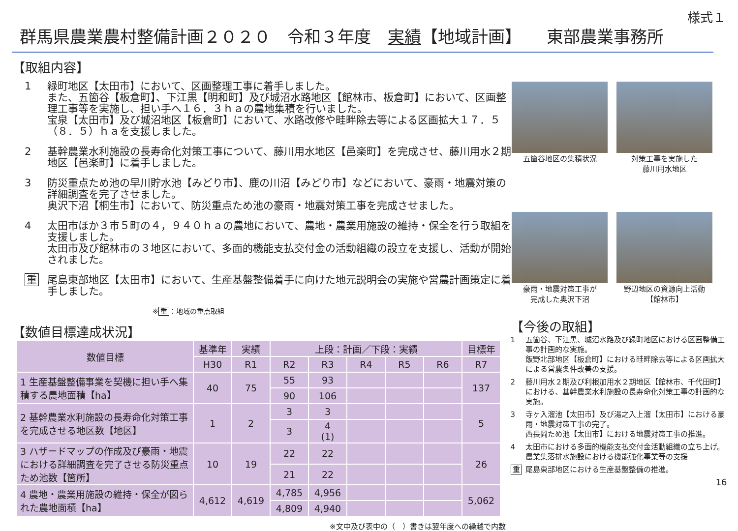様式１
群馬県農業農村整備計画２０２０　令和３年度　実績【地域計画】　　東部農業事務所
【取組内容】
1 緑町地区【太田市】において、区画整理工事に着手しました。
また、五箇谷【板倉町】、下江黒【明和町】及び城沼水路地区【館林市、板倉町】において、区画整理工事等を実施し、担い手へ１６．３ｈａの農地集積を行いました。
宝泉【太田市】及び城沼地区【板倉町】において、水路改修や畦畔除去等による区画拡大１７．５（８．５）ｈａを支援しました。
2 基幹農業水利施設の長寿命化対策工事について、藤川用水地区【邑楽町】を完成させ、藤川用水２期地区【邑楽町】に着手しました。
3 防災重点ため池の早川貯水池【みどり市】、鹿の川沼【みどり市】などにおいて、豪雨・地震対策の詳細調査を完了させました。
奥沢下沼【桐生市】において、防災重点ため池の豪雨・地震対策工事を完成させました。
4 太田市ほか３市５町の４，９４０ｈａの農地において、農地・農業用施設の維持・保全を行う取組を支援しました。
太田市及び館林市の３地区において、多面的機能支払交付金の活動組織の設立を支援し、活動が開始されました。
重 尾島東部地区【太田市】において、生産基盤整備着手に向けた地元説明会の実施や営農計画策定に着手しました。
※ 重 ：地域の重点取組
五箇谷地区の集積状況
対策工事を実施した
藤川用水地区
豪雨・地震対策工事が
完成した奥沢下沼
野辺地区の資源向上活動
【館林市】
【数値目標達成状況】
| 数値目標 | 基準年 | 実績 | 上段：計画／下段：実績 | | | | | 目標年 |
| --- | --- | --- | --- | --- | --- | --- | --- | --- |
| | H30 | R1 | R2 | R3 | R4 | R5 | R6 | R7 |
| 1 生産基盤整備事業を契機に担い手へ集積する農地面積【ha】 | 40 | 75 | 55 | 93 | | | | 137 |
| | | | 90 | 106 | | | | |
| 2 基幹農業水利施設の長寿命化対策工事を完成させる地区数【地区】 | 1 | 2 | 3 | 3 | | | | 5 |
| | | | 3 | 4 (1) | | | | |
| 3 ハザードマップの作成及び豪雨・地震における詳細調査を完了させる防災重点ため池数【箇所】 | 10 | 19 | 22 | 22 | | | | 26 |
| | | | 21 | 22 | | | | |
| 4 農地・農業用施設の維持・保全が図られた農地面積【ha】 | 4,612 | 4,619 | 4,785 | 4,956 | | | | 5,062 |
| | | | 4,809 | 4,940 | | | | |
※文中及び表中の（　）書きは翌年度への繰越で内数
【今後の取組】
1 五箇谷、下江黒、城沼水路及び緑町地区における区画整備工事の計画的な実施。
飯野北部地区【板倉町】における畦畔除去等による区画拡大による営農条件改善の支援。
2 藤川用水２期及び利根加用水２期地区【館林市、千代田町】における、基幹農業水利施設の長寿命化対策工事の計画的な実施。
3 寺ヶ入溜池【太田市】及び湯之入上溜【太田市】における豪雨・地震対策工事の完了。
西長岡ため池【太田市】における地震対策工事の推進。
4 太田市における多面的機能支払交付金活動組織の立ち上げ。
農業集落排水施設における機能強化事業等の支援
重 尾島東部地区における生産基盤整備の推進。
16